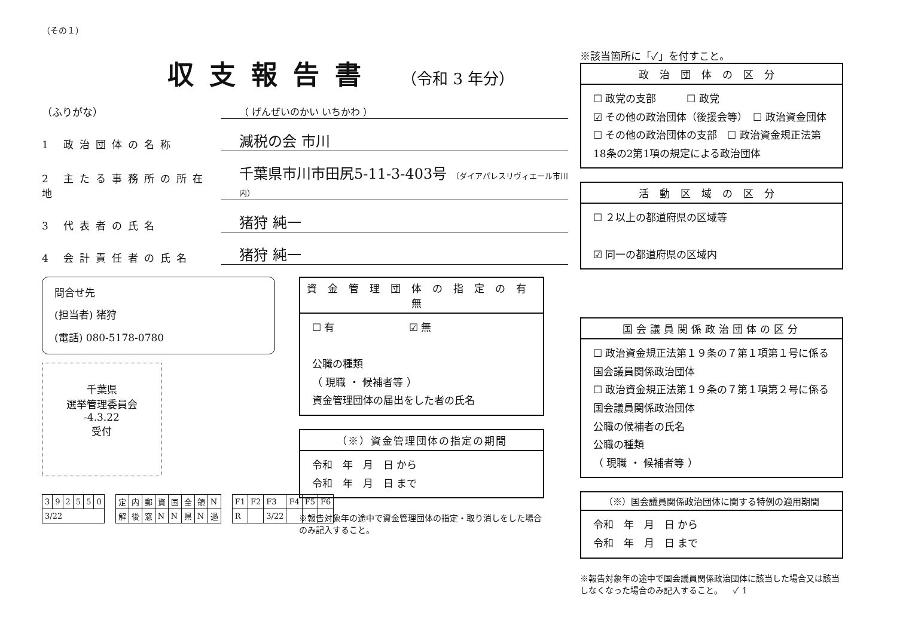（その１）
収支報告書 （令和 3 年分）
（ふりがな） （ げんぜいのかい いちかわ ）
1 政治団体の名称 減税の会 市川
2 主たる事務所の所在地 千葉県市川市田尻5-11-3-403号 （ダイアパレスリヴィエール市川内）
3 代表者の氏名 猪狩 純一
4 会計責任者の氏名 猪狩 純一
問合せ先
(担当者) 猪狩
(電話) 080-5178-0780
千葉県
選挙管理委員会
-4.3.22
受付
| 3 | 9 | 2 | 5 | 5 | 0 |
| 3/22 | | | | | |
| 定 | 内 | 郵 | 資 | 国 | 全 | 領 | N |
| 解 | 後 | 窓 | N | N | 県 | N | 過 |
| F1 | F2 | F3 | F4 | F5 | F6 |
| R | | 3/22 | | | |
資金管理団体の指定の有無
☐ 有 　　　　　　　☑ 無
公職の種類
（ 現職 ・ 候補者等 ）
資金管理団体の届出をした者の氏名
（※）資金管理団体の指定の期間
令和　年　月　日 から
令和　年　月　日 まで
※報告対象年の途中で資金管理団体の指定・取り消しをした場合のみ記入すること。
※該当箇所に「✓」を付すこと。
政治団体の区分
☐ 政党の支部　　　☐ 政党
☑ その他の政治団体（後援会等）　☐ 政治資金団体
☐ その他の政治団体の支部　☐ 政治資金規正法第18条の2第1項の規定による政治団体
活動区域の区分
☐ ２以上の都道府県の区域等
☑ 同一の都道府県の区域内
国会議員関係政治団体の区分
☐ 政治資金規正法第１９条の７第１項第１号に係る国会議員関係政治団体
☐ 政治資金規正法第１９条の７第１項第２号に係る国会議員関係政治団体
公職の候補者の氏名
公職の種類
（ 現職 ・ 候補者等 ）
（※）国会議員関係政治団体に関する特例の適用期間
令和　年　月　日 から
令和　年　月　日 まで
※報告対象年の途中で国会議員関係政治団体に該当した場合又は該当しなくなった場合のみ記入すること。 　✓ 1